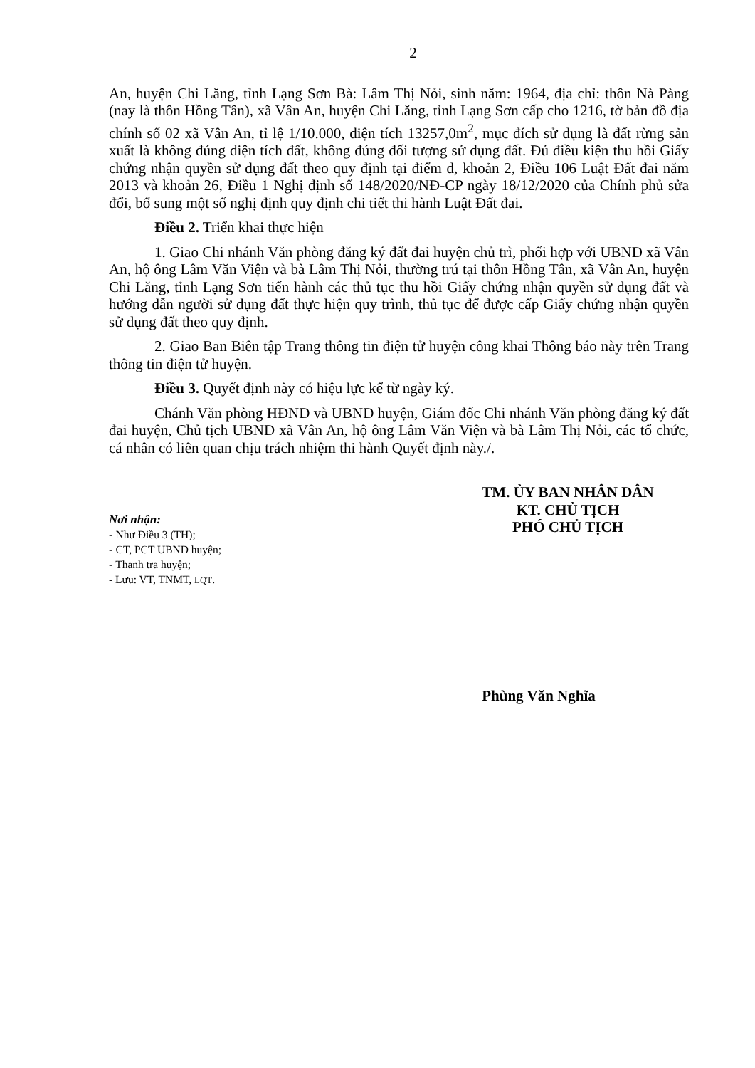2
An, huyện Chi Lăng, tỉnh Lạng Sơn Bà: Lâm Thị Nỏi, sinh năm: 1964, địa chỉ: thôn Nà Pàng (nay là thôn Hồng Tân), xã Vân An, huyện Chi Lăng, tỉnh Lạng Sơn cấp cho 1216, tờ bản đồ địa chính số 02 xã Vân An, tỉ lệ 1/10.000, diện tích 13257,0m<sup>2</sup>, mục đích sử dụng là đất rừng sản xuất là không đúng diện tích đất, không đúng đối tượng sử dụng đất. Đủ điều kiện thu hồi Giấy chứng nhận quyền sử dụng đất theo quy định tại điểm d, khoản 2, Điều 106 Luật Đất đai năm 2013 và khoản 26, Điều 1 Nghị định số 148/2020/NĐ-CP ngày 18/12/2020 của Chính phủ sửa đổi, bổ sung một số nghị định quy định chi tiết thi hành Luật Đất đai.
Điều 2. Triển khai thực hiện
1. Giao Chi nhánh Văn phòng đăng ký đất đai huyện chủ trì, phối hợp với UBND xã Vân An, hộ ông Lâm Văn Viện và bà Lâm Thị Nỏi, thường trú tại thôn Hồng Tân, xã Vân An, huyện Chi Lăng, tỉnh Lạng Sơn tiến hành các thủ tục thu hồi Giấy chứng nhận quyền sử dụng đất và hướng dẫn người sử dụng đất thực hiện quy trình, thủ tục để được cấp Giấy chứng nhận quyền sử dụng đất theo quy định.
2. Giao Ban Biên tập Trang thông tin điện tử huyện công khai Thông báo này trên Trang thông tin điện tử huyện.
Điều 3. Quyết định này có hiệu lực kể từ ngày ký.
Chánh Văn phòng HĐND và UBND huyện, Giám đốc Chi nhánh Văn phòng đăng ký đất đai huyện, Chủ tịch UBND xã Vân An, hộ ông Lâm Văn Viện và bà Lâm Thị Nỏi, các tổ chức, cá nhân có liên quan chịu trách nhiệm thi hành Quyết định này./.
Nơi nhận:
- Như Điều 3 (TH);
- CT, PCT UBND huyện;
- Thanh tra huyện;
- Lưu: VT, TNMT, LQT.
TM. ỦY BAN NHÂN DÂN
KT. CHỦ TỊCH
PHÓ CHỦ TỊCH
Phùng Văn Nghĩa